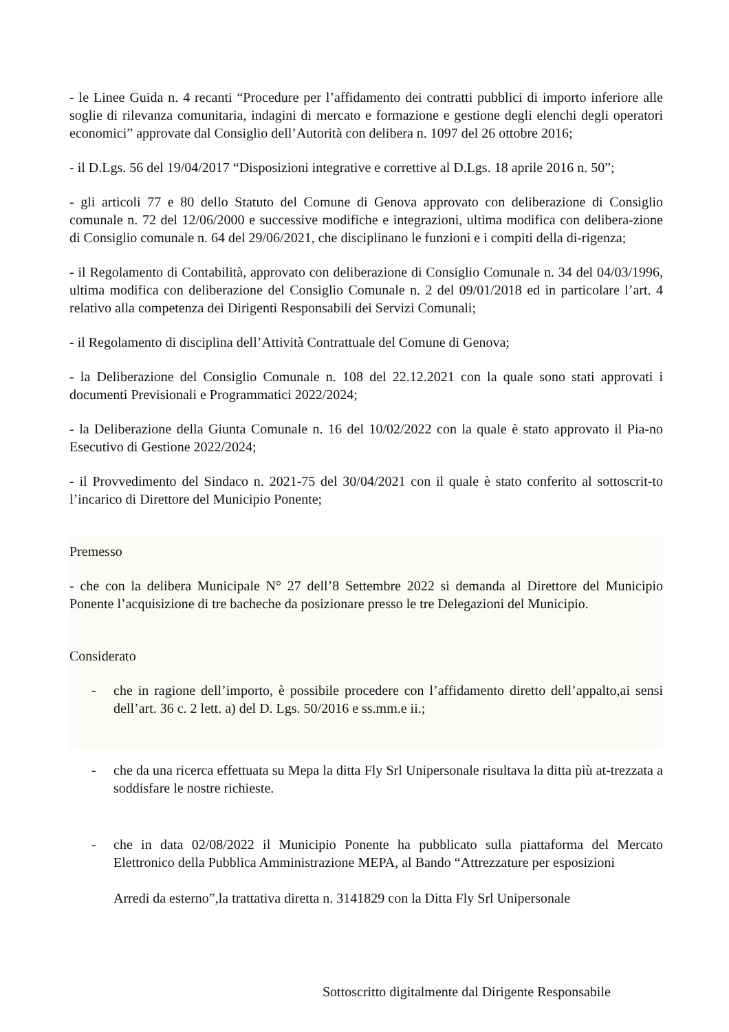- le Linee Guida n. 4 recanti “Procedure per l’affidamento dei contratti pubblici di importo inferiore alle soglie di rilevanza comunitaria, indagini di mercato e formazione e gestione degli elenchi degli operatori economici” approvate dal Consiglio dell’Autorità con delibera n. 1097 del 26 ottobre 2016;
- il D.Lgs. 56 del 19/04/2017 “Disposizioni integrative e correttive al D.Lgs. 18 aprile 2016 n. 50”;
- gli articoli 77 e 80 dello Statuto del Comune di Genova approvato con deliberazione di Consiglio comunale n. 72 del 12/06/2000 e successive modifiche e integrazioni, ultima modifica con delibera-zione di Consiglio comunale n. 64 del 29/06/2021, che disciplinano le funzioni e i compiti della di-rigenza;
- il Regolamento di Contabilità, approvato con deliberazione di Consiglio Comunale n. 34 del 04/03/1996, ultima modifica con deliberazione del Consiglio Comunale n. 2 del 09/01/2018 ed in particolare l’art. 4 relativo alla competenza dei Dirigenti Responsabili dei Servizi Comunali;
- il Regolamento di disciplina dell’Attività Contrattuale del Comune di Genova;
- la Deliberazione del Consiglio Comunale n. 108 del 22.12.2021 con la quale sono stati approvati i documenti Previsionali e Programmatici 2022/2024;
- la Deliberazione della Giunta Comunale n. 16 del 10/02/2022 con la quale è stato approvato il Pia-no Esecutivo di Gestione 2022/2024;
- il Provvedimento del Sindaco n. 2021-75 del 30/04/2021 con il quale è stato conferito al sottoscrit-to l’incarico di Direttore del Municipio Ponente;
Premesso
- che con la delibera Municipale N° 27 dell’8 Settembre 2022 si demanda al Direttore del Municipio Ponente l’acquisizione di tre bacheche da posizionare presso le tre Delegazioni del Municipio.
Considerato
- che in ragione dell’importo, è possibile procedere con l’affidamento diretto dell’appalto,ai sensi dell’art. 36 c. 2 lett. a) del D. Lgs. 50/2016 e ss.mm.e ii.;
- che da una ricerca effettuata su Mepa la ditta Fly Srl Unipersonale risultava la ditta più at-trezzata a soddisfare le nostre richieste.
- che in data 02/08/2022 il Municipio Ponente ha pubblicato sulla piattaforma del Mercato Elettronico della Pubblica Amministrazione MEPA, al Bando “Attrezzature per esposizioni
Arredi da esterno”,la trattativa diretta n. 3141829 con la Ditta Fly Srl Unipersonale
Sottoscritto digitalmente dal Dirigente Responsabile